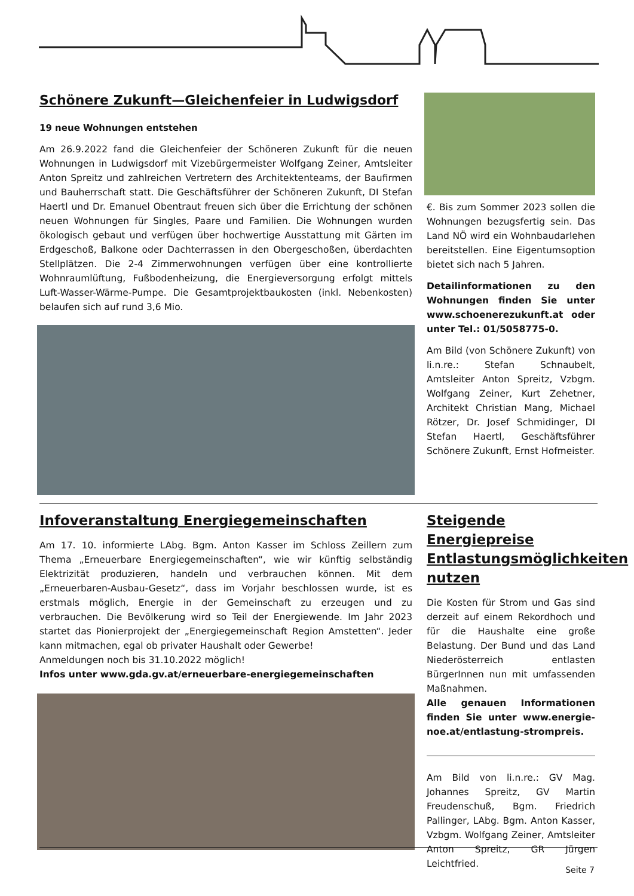Schönere Zukunft—Gleichenfeier in Ludwigsdorf
19 neue Wohnungen entstehen
Am 26.9.2022 fand die Gleichenfeier der Schöneren Zukunft für die neuen Wohnungen in Ludwigsdorf mit Vizebürgermeister Wolfgang Zeiner, Amtsleiter Anton Spreitz und zahlreichen Vertretern des Architektenteams, der Baufirmen und Bauherrschaft statt. Die Geschäftsführer der Schöneren Zukunft, DI Stefan Haertl und Dr. Emanuel Obentraut freuen sich über die Errichtung der schönen neuen Wohnungen für Singles, Paare und Familien. Die Wohnungen wurden ökologisch gebaut und verfügen über hochwertige Ausstattung mit Gärten im Erdgeschoß, Balkone oder Dachterrassen in den Obergeschoßen, überdachten Stellplätzen. Die 2-4 Zimmerwohnungen verfügen über eine kontrollierte Wohnraumlüftung, Fußbodenheizung, die Energieversorgung erfolgt mittels Luft-Wasser-Wärme-Pumpe. Die Gesamtprojektbaukosten (inkl. Nebenkosten) belaufen sich auf rund 3,6 Mio.
€. Bis zum Sommer 2023 sollen die Wohnungen bezugsfertig sein. Das Land NÖ wird ein Wohnbaudarlehen bereitstellen. Eine Eigentumsoption bietet sich nach 5 Jahren.
Detailinformationen zu den Wohnungen finden Sie unter www.schoenerezukunft.at oder unter Tel.: 01/5058775-0.
Am Bild (von Schönere Zukunft) von li.n.re.: Stefan Schnaubelt, Amtsleiter Anton Spreitz, Vzbgm. Wolfgang Zeiner, Kurt Zehetner, Architekt Christian Mang, Michael Rötzer, Dr. Josef Schmidinger, DI Stefan Haertl, Geschäftsführer Schönere Zukunft, Ernst Hofmeister.
Infoveranstaltung Energiegemeinschaften
Am 17. 10. informierte LAbg. Bgm. Anton Kasser im Schloss Zeillern zum Thema „Erneuerbare Energiegemeinschaften“, wie wir künftig selbständig Elektrizität produzieren, handeln und verbrauchen können. Mit dem „Erneuerbaren-Ausbau-Gesetz“, dass im Vorjahr beschlossen wurde, ist es erstmals möglich, Energie in der Gemeinschaft zu erzeugen und zu verbrauchen. Die Bevölkerung wird so Teil der Energiewende. Im Jahr 2023 startet das Pionierprojekt der „Energiegemeinschaft Region Amstetten“. Jeder kann mitmachen, egal ob privater Haushalt oder Gewerbe!
Anmeldungen noch bis 31.10.2022 möglich!
Infos unter www.gda.gv.at/erneuerbare-energiegemeinschaften
Steigende Energiepreise Entlastungsmöglichkeiten nutzen
Die Kosten für Strom und Gas sind derzeit auf einem Rekordhoch und für die Haushalte eine große Belastung. Der Bund und das Land Niederösterreich entlasten BürgerInnen nun mit umfassenden Maßnahmen.
Alle genauen Informationen finden Sie unter www.energie-noe.at/entlastung-strompreis.
Am Bild von li.n.re.: GV Mag. Johannes Spreitz, GV Martin Freudenschuß, Bgm. Friedrich Pallinger, LAbg. Bgm. Anton Kasser, Vzbgm. Wolfgang Zeiner, Amtsleiter Anton Spreitz, GR Jürgen Leichtfried.
Seite 7